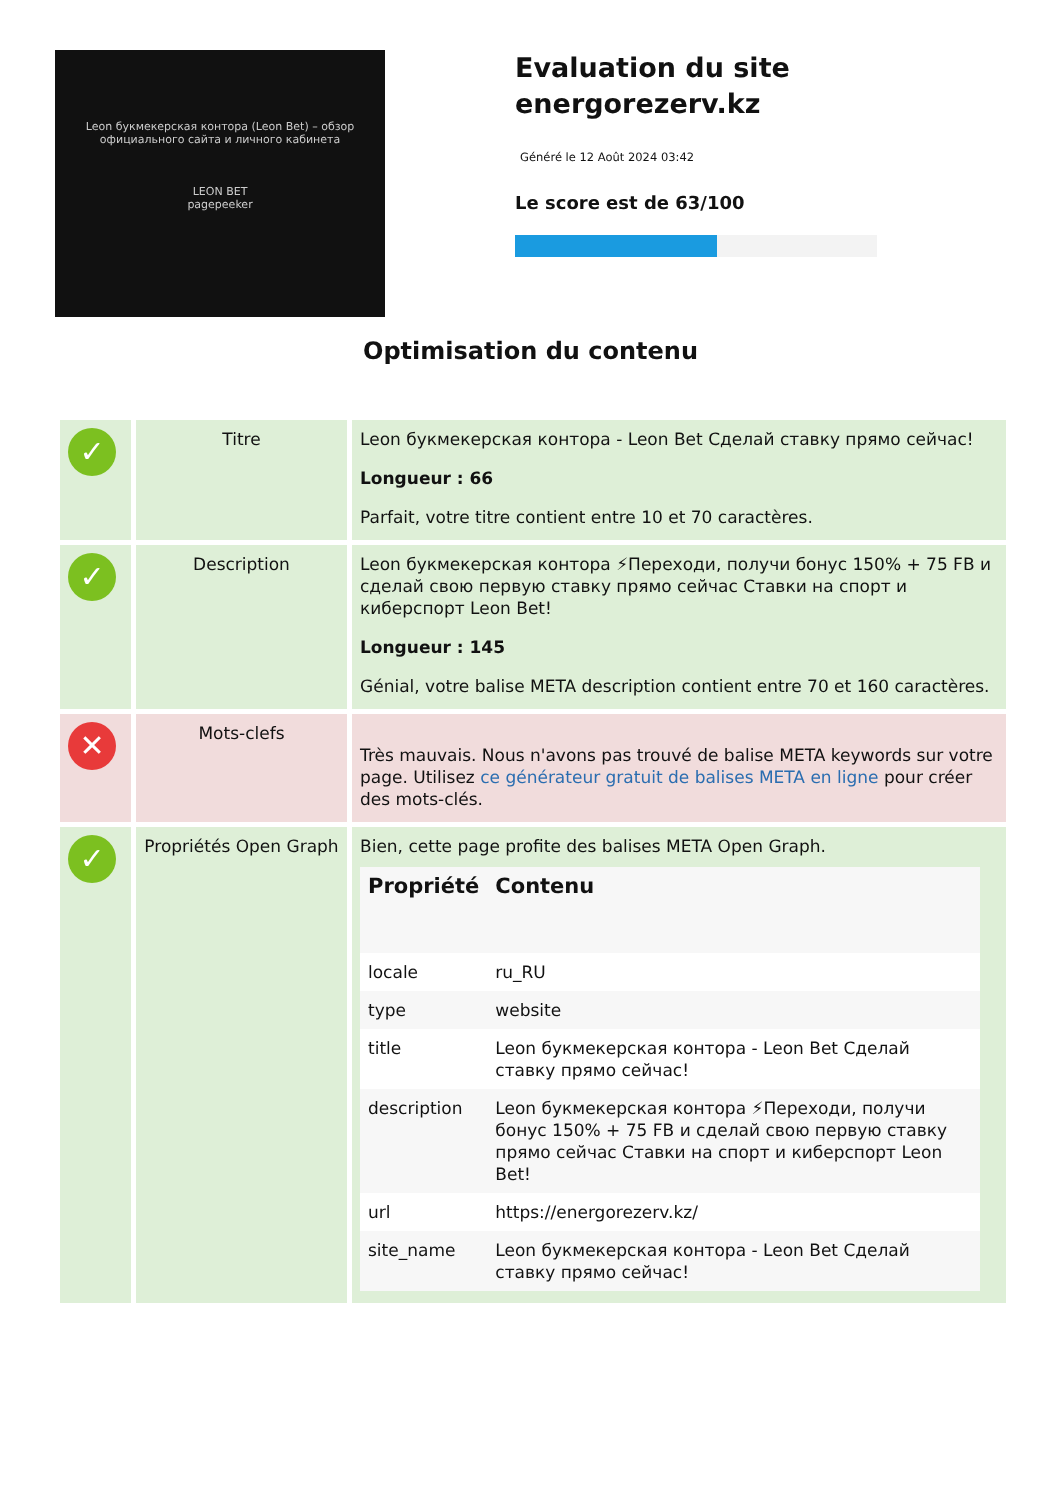Leon букмекерская контора (Leon Bet) – обзор официального сайта и личного кабинета
LEON BET
pagepeeker
Evaluation du site energorezerv.kz
Généré le 12 Août 2024 03:42
Le score est de 63/100
Optimisation du contenu
| ✓ | Titre | Leon букмекерская контора - Leon Bet Сделай ставку прямо сейчас! Longueur : 66 Parfait, votre titre contient entre 10 et 70 caractères. |
| ✓ | Description | Leon букмекерская контора ⚡Переходи, получи бонус 150% + 75 FB и сделай свою первую ставку прямо сейчас Ставки на спорт и киберспорт Leon Bet! Longueur : 145 Génial, votre balise META description contient entre 70 et 160 caractères. |
| ✕ | Mots-clefs | Très mauvais. Nous n'avons pas trouvé de balise META keywords sur votre page. Utilisez ce générateur gratuit de balises META en ligne pour créer des mots-clés. |
| ✓ | Propriétés Open Graph | Bien, cette page profite des balises META Open Graph. / Propriété / Contenu / / --- / --- / / locale / ru_RU / / type / website / / title / Leon букмекерская контора - Leon Bet Сделай ставку прямо сейчас! / / description / Leon букмекерская контора ⚡Переходи, получи бонус 150% + 75 FB и сделай свою первую ставку прямо сейчас Ставки на спорт и киберспорт Leon Bet! / / url / https://energorezerv.kz/ / / site_name / Leon букмекерская контора - Leon Bet Сделай ставку прямо сейчас! / |